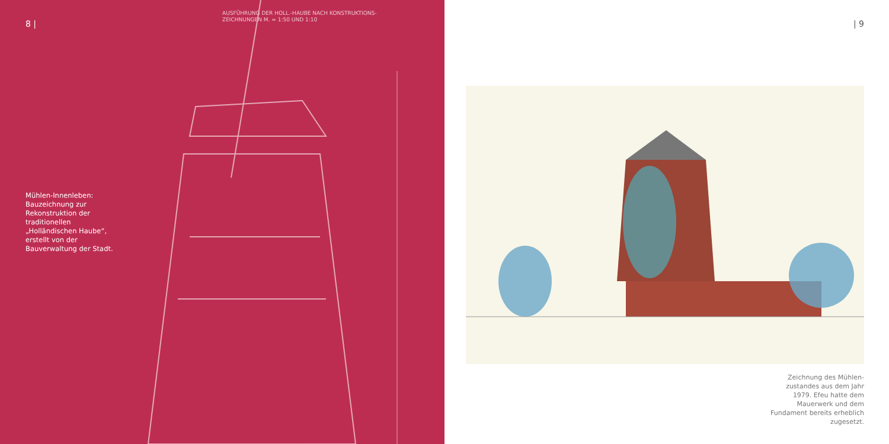8 |
AUSFÜHRUNG DER HOLL.-HAUBE NACH KONSTRUKTIONS-
ZEICHNUNGEN M. = 1:50 UND 1:10
Mühlen-Innenleben: Bauzeichnung zur Rekonstruktion der traditionellen „Holländischen Haube“, erstellt von der Bauverwaltung der Stadt.
| 9
Zeichnung des Mühlen-zustandes aus dem Jahr 1979. Efeu hatte dem Mauerwerk und dem Fundament bereits erheblich zugesetzt.